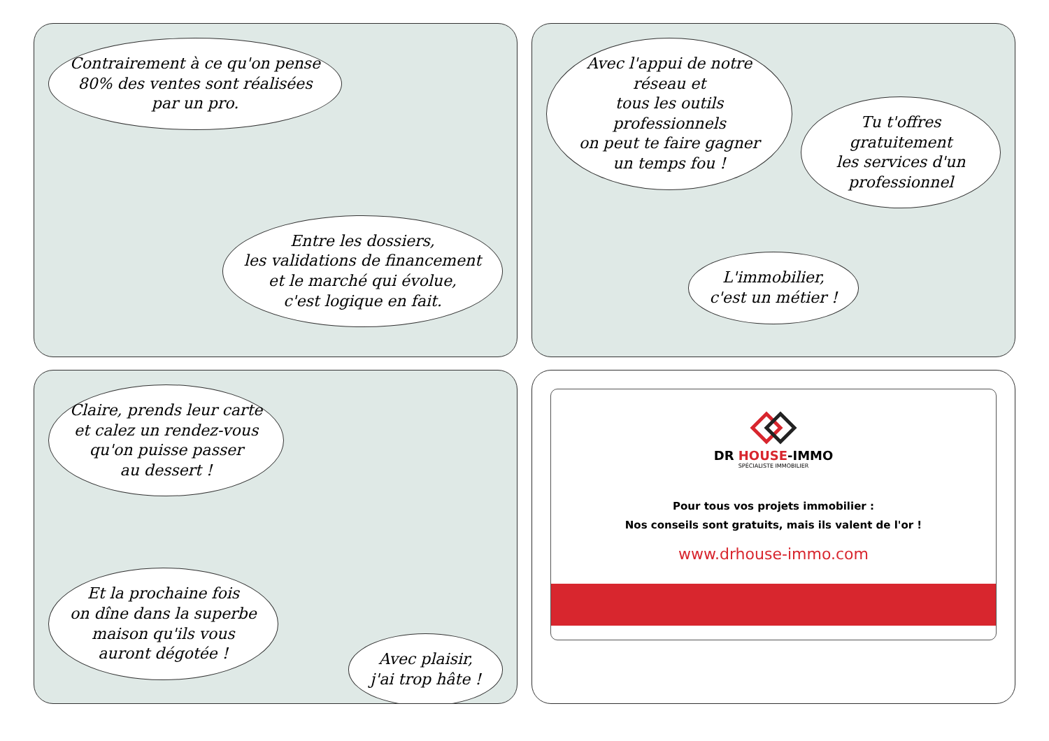Contrairement à ce qu'on pense
80% des ventes sont réalisées
par un pro.
Entre les dossiers,
les validations de financement
et le marché qui évolue,
c'est logique en fait.
Avec l'appui de notre réseau et
tous les outils professionnels
on peut te faire gagner
un temps fou !
Tu t'offres gratuitement
les services d'un
professionnel
L'immobilier,
c'est un métier !
Claire, prends leur carte
et calez un rendez-vous
qu'on puisse passer
au dessert !
Et la prochaine fois
on dîne dans la superbe
maison qu'ils vous
auront dégotée !
Avec plaisir,
j'ai trop hâte !
DR HOUSE-IMMO
SPÉCIALISTE IMMOBILIER
Pour tous vos projets immobilier :
Nos conseils sont gratuits, mais ils valent de l'or !
www.drhouse-immo.com